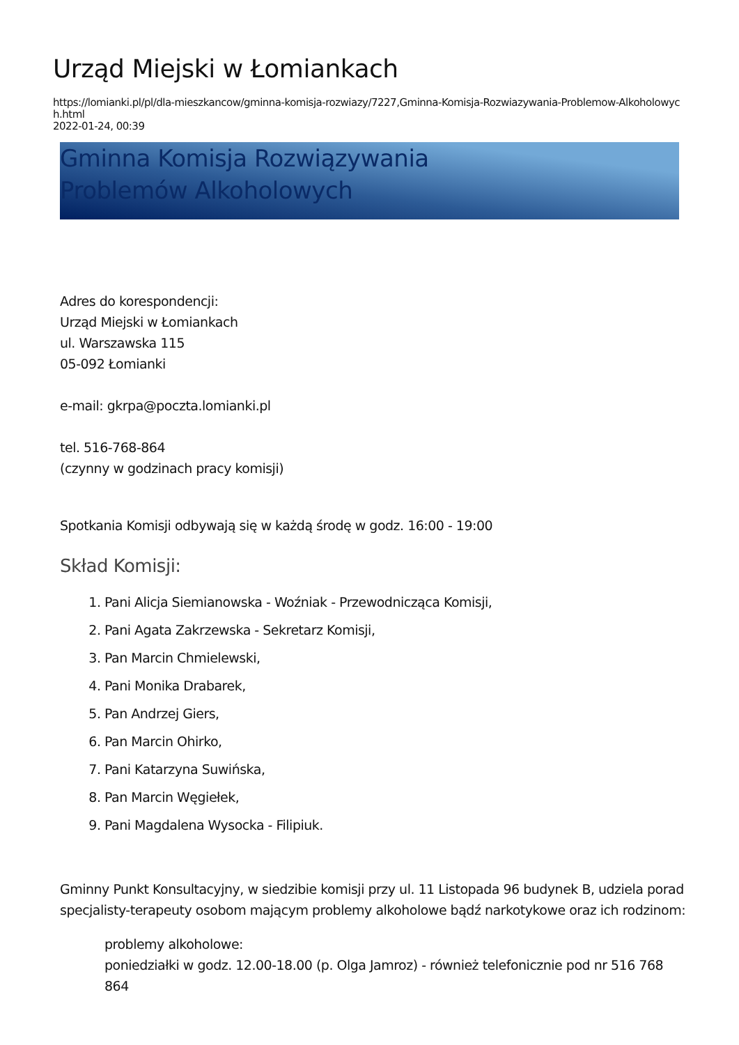Urząd Miejski w Łomiankach
https://lomianki.pl/pl/dla-mieszkancow/gminna-komisja-rozwiazy/7227,Gminna-Komisja-Rozwiazywania-Problemow-Alkoholowych.html
2022-01-24, 00:39
Gminna Komisja Rozwiązywania Problemów Alkoholowych
Adres do korespondencji:
Urząd Miejski w Łomiankach
ul. Warszawska 115
05-092 Łomianki
e-mail: gkrpa@poczta.lomianki.pl
tel. 516-768-864
(czynny w godzinach pracy komisji)
Spotkania Komisji odbywają się w każdą środę w godz. 16:00 - 19:00
Skład Komisji:
1. Pani Alicja Siemianowska - Woźniak - Przewodnicząca Komisji,
2. Pani Agata Zakrzewska - Sekretarz Komisji,
3. Pan Marcin Chmielewski,
4. Pani Monika Drabarek,
5. Pan Andrzej Giers,
6. Pan Marcin Ohirko,
7. Pani Katarzyna Suwińska,
8. Pan Marcin Węgiełek,
9. Pani Magdalena Wysocka - Filipiuk.
Gminny Punkt Konsultacyjny, w siedzibie komisji przy ul. 11 Listopada 96 budynek B, udziela porad specjalisty-terapeuty osobom mającym problemy alkoholowe bądź narkotykowe oraz ich rodzinom:
problemy alkoholowe:
poniedziałki w godz. 12.00-18.00 (p. Olga Jamroz) - również telefonicznie pod nr 516 768 864